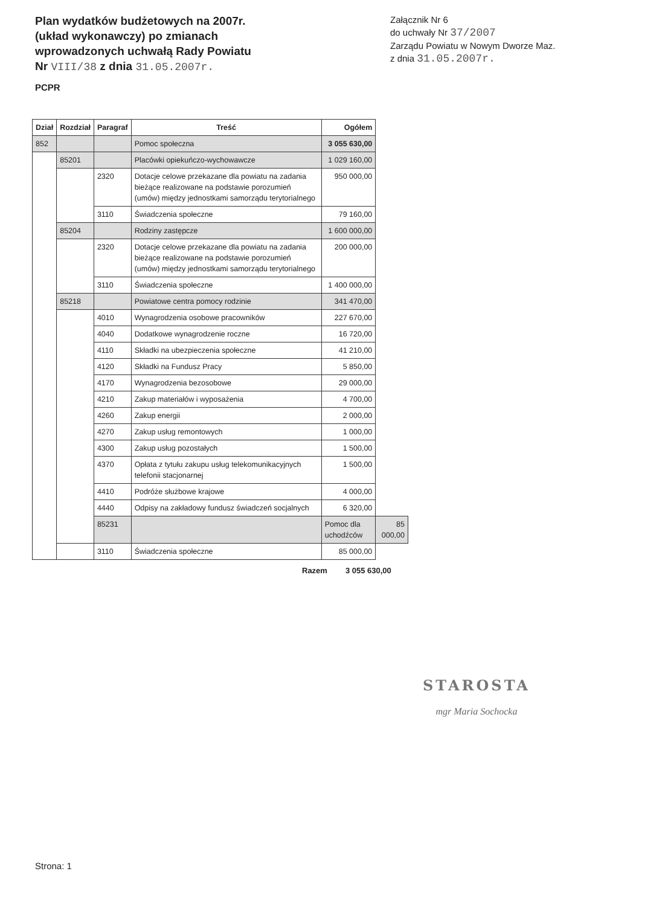Plan wydatków budżetowych na 2007r.
(układ wykonawczy) po zmianach
wprowadzonych uchwałą Rady Powiatu
Nr VIII/38 z dnia 31.05.2007r.
Załącznik Nr 6
do uchwały Nr 37/2007
Zarządu Powiatu w Nowym Dworze Maz.
z dnia 31.05.2007r.
PCPR
| Dział | Rozdział | Paragraf | Treść | Ogółem | |
| --- | --- | --- | --- | --- | --- |
| 852 | | | Pomoc społeczna | 3 055 630,00 | |
| | 85201 | | Placówki opiekuńczo-wychowawcze | 1 029 160,00 | |
| | | 2320 | Dotacje celowe przekazane dla powiatu na zadania bieżące realizowane na podstawie porozumień (umów) między jednostkami samorządu terytorialnego | 950 000,00 | |
| | | 3110 | Świadczenia społeczne | 79 160,00 | |
| | 85204 | | Rodziny zastępcze | 1 600 000,00 | |
| | | 2320 | Dotacje celowe przekazane dla powiatu na zadania bieżące realizowane na podstawie porozumień (umów) między jednostkami samorządu terytorialnego | 200 000,00 | |
| | | 3110 | Świadczenia społeczne | 1 400 000,00 | |
| | 85218 | | Powiatowe centra pomocy rodzinie | 341 470,00 | |
| | | 4010 | Wynagrodzenia osobowe pracowników | 227 670,00 | |
| | | 4040 | Dodatkowe wynagrodzenie roczne | 16 720,00 | |
| | | 4110 | Składki na ubezpieczenia społeczne | 41 210,00 | |
| | | 4120 | Składki na Fundusz Pracy | 5 850,00 | |
| | | 4170 | Wynagrodzenia bezosobowe | 29 000,00 | |
| | | 4210 | Zakup materiałów i wyposażenia | 4 700,00 | |
| | | 4260 | Zakup energii | 2 000,00 | |
| | | 4270 | Zakup usług remontowych | 1 000,00 | |
| | | 4300 | Zakup usług pozostałych | 1 500,00 | |
| | | 4370 | Opłata z tytułu zakupu usług telekomunikacyjnych telefonii stacjonarnej | 1 500,00 | |
| | | 4410 | Podróże służbowe krajowe | 4 000,00 | |
| | | 4440 | Odpisy na zakładowy fundusz świadczeń socjalnych | 6 320,00 | |
| | | 85231 | | Pomoc dla uchodźców | 85 000,00 |
| | | 3110 | Świadczenia społeczne | 85 000,00 | |
Razem 3 055 630,00
STAROSTA
mgr Maria Sochocka
Strona: 1